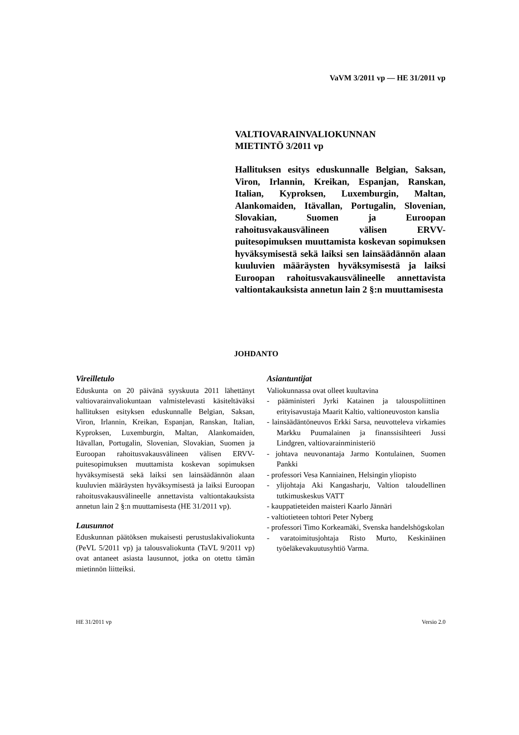VaVM 3/2011 vp — HE 31/2011 vp
VALTIOVARAINVALIOKUNNAN
MIETINTÖ 3/2011 vp
Hallituksen esitys eduskunnalle Belgian, Saksan, Viron, Irlannin, Kreikan, Espanjan, Ranskan, Italian, Kyproksen, Luxemburgin, Maltan, Alankomaiden, Itävallan, Portugalin, Slovenian, Slovakian, Suomen ja Euroopan rahoitusvakausvälineen välisen ERVV-puitesopimuksen muuttamista koskevan sopimuksen hyväksymisestä sekä laiksi sen lainsäädännön alaan kuuluvien määräysten hyväksymisestä ja laiksi Euroopan rahoitusvakausvälineelle annettavista valtiontakauksista annetun lain 2 §:n muuttamisesta
JOHDANTO
Vireilletulo
Eduskunta on 20 päivänä syyskuuta 2011 lähettänyt valtiovarainvaliokuntaan valmistelevasti käsiteltäväksi hallituksen esityksen eduskunnalle Belgian, Saksan, Viron, Irlannin, Kreikan, Espanjan, Ranskan, Italian, Kyproksen, Luxemburgin, Maltan, Alankomaiden, Itävallan, Portugalin, Slovenian, Slovakian, Suomen ja Euroopan rahoitusvakausvälineen välisen ERVV-puitesopimuksen muuttamista koskevan sopimuksen hyväksymisestä sekä laiksi sen lainsäädännön alaan kuuluvien määräysten hyväksymisestä ja laiksi Euroopan rahoitusvakausvälineelle annettavista valtiontakauksista annetun lain 2 §:n muuttamisesta (HE 31/2011 vp).
Lausunnot
Eduskunnan päätöksen mukaisesti perustuslakivaliokunta (PeVL 5/2011 vp) ja talousvaliokunta (TaVL 9/2011 vp) ovat antaneet asiasta lausunnot, jotka on otettu tämän mietinnön liitteiksi.
Asiantuntijat
Valiokunnassa ovat olleet kuultavina
- pääministeri Jyrki Katainen ja talouspoliittinen erityisavustaja Maarit Kaltio, valtioneuvoston kanslia
- lainsäädäntöneuvos Erkki Sarsa, neuvotteleva virkamies Markku Puumalainen ja finanssisihteeri Jussi Lindgren, valtiovarainministeriö
- johtava neuvonantaja Jarmo Kontulainen, Suomen Pankki
- professori Vesa Kanniainen, Helsingin yliopisto
- ylijohtaja Aki Kangasharju, Valtion taloudellinen tutkimuskeskus VATT
- kauppatieteiden maisteri Kaarlo Jännäri
- valtiotieteen tohtori Peter Nyberg
- professori Timo Korkeamäki, Svenska handelshögskolan
- varatoimitusjohtaja Risto Murto, Keskinäinen työeläkevakuutusyhtiö Varma.
HE 31/2011 vp Versio 2.0